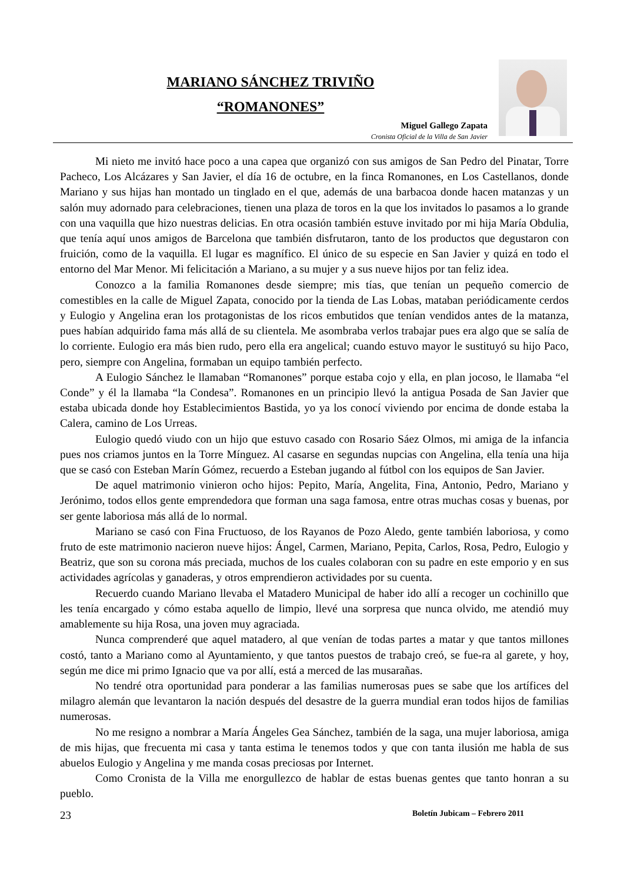MARIANO SÁNCHEZ TRIVIÑO
“ROMANONES”
Miguel Gallego Zapata
Cronista Oficial de la Villa de San Javier
Mi nieto me invitó hace poco a una capea que organizó con sus amigos de San Pedro del Pinatar, Torre Pacheco, Los Alcázares y San Javier, el día 16 de octubre, en la finca Romanones, en Los Castellanos, donde Mariano y sus hijas han montado un tinglado en el que, además de una barbacoa donde hacen matanzas y un salón muy adornado para celebraciones, tienen una plaza de toros en la que los invitados lo pasamos a lo grande con una vaquilla que hizo nuestras delicias. En otra ocasión también estuve invitado por mi hija María Obdulia, que tenía aquí unos amigos de Barcelona que también disfrutaron, tanto de los productos que degustaron con fruición, como de la vaquilla. El lugar es magnífico. El único de su especie en San Javier y quizá en todo el entorno del Mar Menor. Mi felicitación a Mariano, a su mujer y a sus nueve hijos por tan feliz idea.
Conozco a la familia Romanones desde siempre; mis tías, que tenían un pequeño comercio de comestibles en la calle de Miguel Zapata, conocido por la tienda de Las Lobas, mataban periódicamente cerdos y Eulogio y Angelina eran los protagonistas de los ricos embutidos que tenían vendidos antes de la matanza, pues habían adquirido fama más allá de su clientela. Me asombraba verlos trabajar pues era algo que se salía de lo corriente. Eulogio era más bien rudo, pero ella era angelical; cuando estuvo mayor le sustituyó su hijo Paco, pero, siempre con Angelina, formaban un equipo también perfecto.
A Eulogio Sánchez le llamaban “Romanones” porque estaba cojo y ella, en plan jocoso, le llamaba “el Conde” y él la llamaba “la Condesa”. Romanones en un principio llevó la antigua Posada de San Javier que estaba ubicada donde hoy Establecimientos Bastida, yo ya los conocí viviendo por encima de donde estaba la Calera, camino de Los Urreas.
Eulogio quedó viudo con un hijo que estuvo casado con Rosario Sáez Olmos, mi amiga de la infancia pues nos criamos juntos en la Torre Mínguez. Al casarse en segundas nupcias con Angelina, ella tenía una hija que se casó con Esteban Marín Gómez, recuerdo a Esteban jugando al fútbol con los equipos de San Javier.
De aquel matrimonio vinieron ocho hijos: Pepito, María, Angelita, Fina, Antonio, Pedro, Mariano y Jerónimo, todos ellos gente emprendedora que forman una saga famosa, entre otras muchas cosas y buenas, por ser gente laboriosa más allá de lo normal.
Mariano se casó con Fina Fructuoso, de los Rayanos de Pozo Aledo, gente también laboriosa, y como fruto de este matrimonio nacieron nueve hijos: Ángel, Carmen, Mariano, Pepita, Carlos, Rosa, Pedro, Eulogio y Beatriz, que son su corona más preciada, muchos de los cuales colaboran con su padre en este emporio y en sus actividades agrícolas y ganaderas, y otros emprendieron actividades por su cuenta.
Recuerdo cuando Mariano llevaba el Matadero Municipal de haber ido allí a recoger un cochinillo que les tenía encargado y cómo estaba aquello de limpio, llevé una sorpresa que nunca olvido, me atendió muy amablemente su hija Rosa, una joven muy agraciada.
Nunca comprenderé que aquel matadero, al que venían de todas partes a matar y que tantos millones costó, tanto a Mariano como al Ayuntamiento, y que tantos puestos de trabajo creó, se fue-ra al garete, y hoy, según me dice mi primo Ignacio que va por allí, está a merced de las musarañas.
No tendré otra oportunidad para ponderar a las familias numerosas pues se sabe que los artífices del milagro alemán que levantaron la nación después del desastre de la guerra mundial eran todos hijos de familias numerosas.
No me resigno a nombrar a María Ángeles Gea Sánchez, también de la saga, una mujer laboriosa, amiga de mis hijas, que frecuenta mi casa y tanta estima le tenemos todos y que con tanta ilusión me habla de sus abuelos Eulogio y Angelina y me manda cosas preciosas por Internet.
Como Cronista de la Villa me enorgullezco de hablar de estas buenas gentes que tanto honran a su pueblo.
23 Boletín Jubicam – Febrero 2011